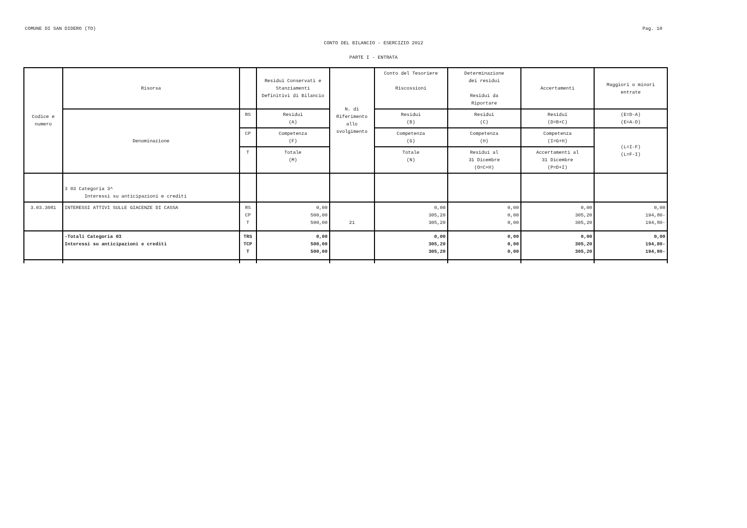COMUNE DI SAN DIDERO (TO) Pag. 10
CONTO DEL BILANCIO - ESERCIZIO 2012
PARTE I - ENTRATA
| Codice e numero | Risorsa | | Residui Conservati e Stanziamenti Definitivi di Bilancio | N. di Riferimento allo svolgimento | Conto del Tesoriere Riscossioni | Determinazione dei residui Residui da Riportare | Accertamenti | Maggiori o minori entrate |
| --- | --- | --- | --- | --- | --- | --- | --- | --- |
| | Denominazione | RS | Residui (A) | | Residui (B) | Residui (C) | Residui (D=B+C) | (E=D-A) (E=A-D) |
| | | CP | Competenza (F) | | Competenza (G) | Competenza (H) | Competenza (I=G+H) | (L=I-F) (L=F-I) |
| | | T | Totale (M) | | Totale (N) | Residui al 31 Dicembre (O=C+H) | Accertamenti al 31 Dicembre (P=D+I) | |
| | 3 03 Categoria 3^ Interessi su anticipazioni e crediti | | | | | | | |
| 3.03.3081 | INTERESSI ATTIVI SULLE GIACENZE DI CASSA | RS CP T | 0,00 500,00 500,00 | 21 | 0,00 305,20 305,20 | 0,00 0,00 0,00 | 0,00 305,20 305,20 | 0,00 194,80- 194,80- |
| | -Totali Categoria 03 Interessi su anticipazioni e crediti | TRS TCP T | 0,00 500,00 500,00 | | 0,00 305,20 305,20 | 0,00 0,00 0,00 | 0,00 305,20 305,20 | 0,00 194,80- 194,80- |